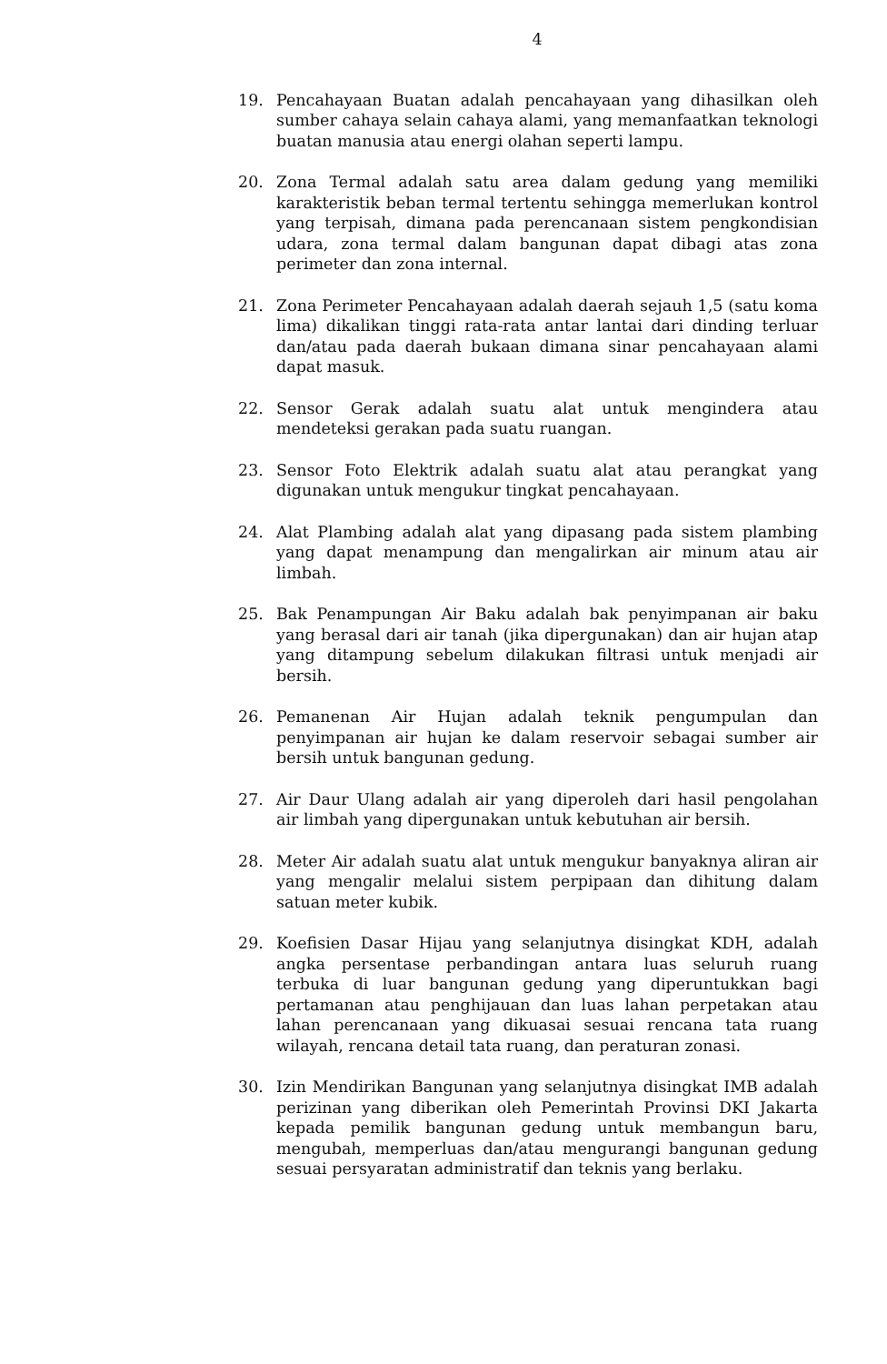4
19. Pencahayaan Buatan adalah pencahayaan yang dihasilkan oleh sumber cahaya selain cahaya alami, yang memanfaatkan teknologi buatan manusia atau energi olahan seperti lampu.
20. Zona Termal adalah satu area dalam gedung yang memiliki karakteristik beban termal tertentu sehingga memerlukan kontrol yang terpisah, dimana pada perencanaan sistem pengkondisian udara, zona termal dalam bangunan dapat dibagi atas zona perimeter dan zona internal.
21. Zona Perimeter Pencahayaan adalah daerah sejauh 1,5 (satu koma lima) dikalikan tinggi rata-rata antar lantai dari dinding terluar dan/atau pada daerah bukaan dimana sinar pencahayaan alami dapat masuk.
22. Sensor Gerak adalah suatu alat untuk mengindera atau mendeteksi gerakan pada suatu ruangan.
23. Sensor Foto Elektrik adalah suatu alat atau perangkat yang digunakan untuk mengukur tingkat pencahayaan.
24. Alat Plambing adalah alat yang dipasang pada sistem plambing yang dapat menampung dan mengalirkan air minum atau air limbah.
25. Bak Penampungan Air Baku adalah bak penyimpanan air baku yang berasal dari air tanah (jika dipergunakan) dan air hujan atap yang ditampung sebelum dilakukan filtrasi untuk menjadi air bersih.
26. Pemanenan Air Hujan adalah teknik pengumpulan dan penyimpanan air hujan ke dalam reservoir sebagai sumber air bersih untuk bangunan gedung.
27. Air Daur Ulang adalah air yang diperoleh dari hasil pengolahan air limbah yang dipergunakan untuk kebutuhan air bersih.
28. Meter Air adalah suatu alat untuk mengukur banyaknya aliran air yang mengalir melalui sistem perpipaan dan dihitung dalam satuan meter kubik.
29. Koefisien Dasar Hijau yang selanjutnya disingkat KDH, adalah angka persentase perbandingan antara luas seluruh ruang terbuka di luar bangunan gedung yang diperuntukkan bagi pertamanan atau penghijauan dan luas lahan perpetakan atau lahan perencanaan yang dikuasai sesuai rencana tata ruang wilayah, rencana detail tata ruang, dan peraturan zonasi.
30. Izin Mendirikan Bangunan yang selanjutnya disingkat IMB adalah perizinan yang diberikan oleh Pemerintah Provinsi DKI Jakarta kepada pemilik bangunan gedung untuk membangun baru, mengubah, memperluas dan/atau mengurangi bangunan gedung sesuai persyaratan administratif dan teknis yang berlaku.